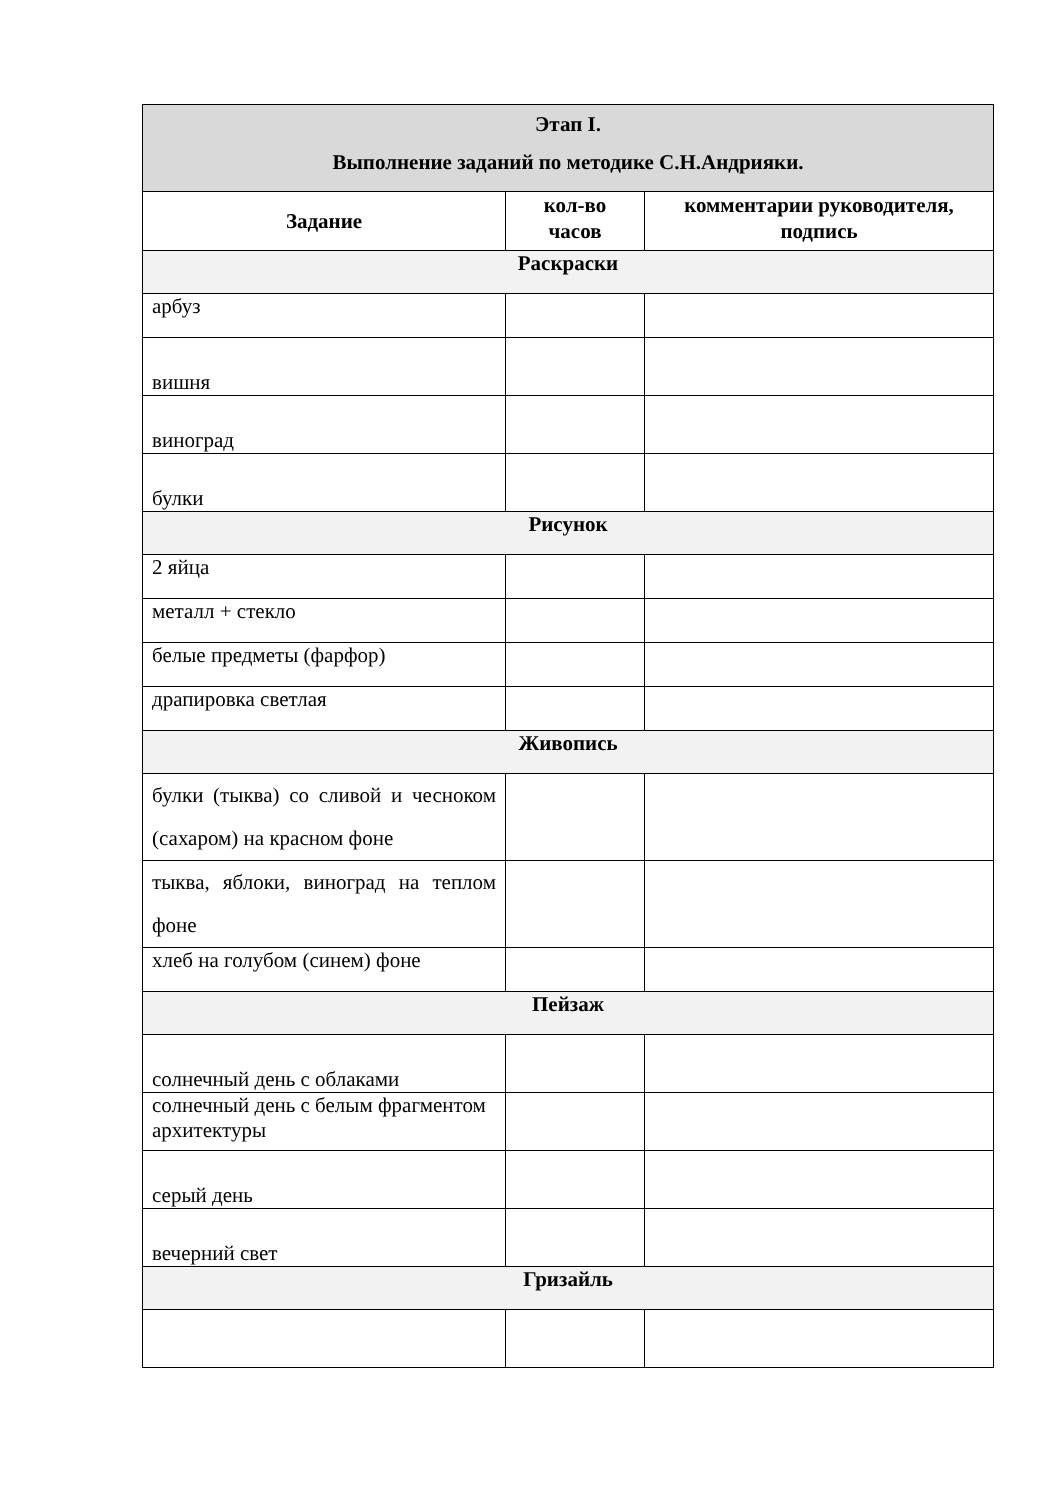| Этап I. Выполнение заданий по методике С.Н.Андрияки. | | |
| --- | --- | --- |
| Задание | кол-во часов | комментарии руководителя, подпись |
| Раскраски | | |
| арбуз | | |
| вишня | | |
| виноград | | |
| булки | | |
| Рисунок | | |
| 2 яйца | | |
| металл + стекло | | |
| белые предметы (фарфор) | | |
| драпировка светлая | | |
| Живопись | | |
| булки (тыква) со сливой и чесноком (сахаром) на красном фоне | | |
| тыква, яблоки, виноград на теплом фоне | | |
| хлеб на голубом (синем) фоне | | |
| Пейзаж | | |
| солнечный день с облаками | | |
| солнечный день с белым фрагментом архитектуры | | |
| серый день | | |
| вечерний свет | | |
| Гризайль | | |